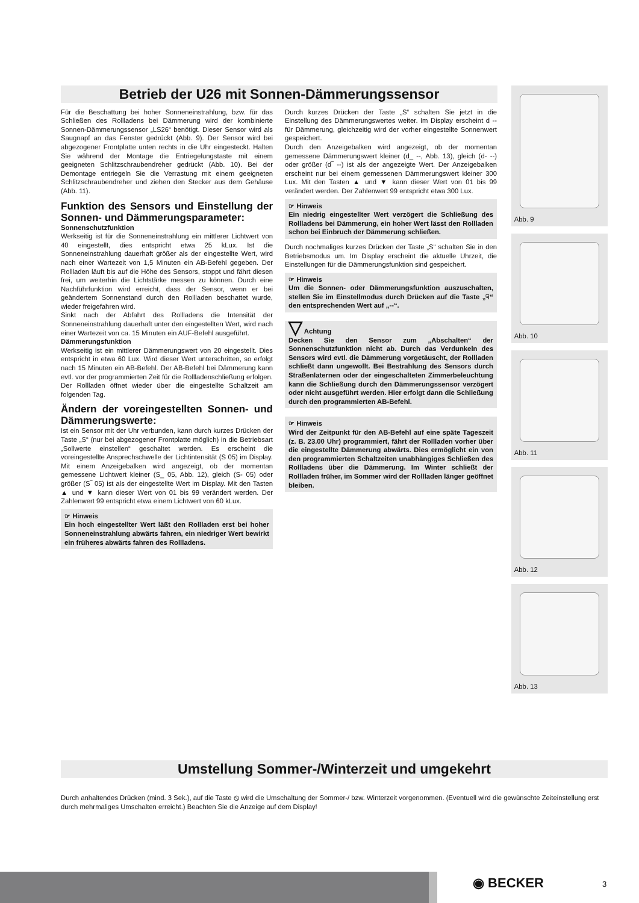Betrieb der U26 mit Sonnen-Dämmerungssensor
Für die Beschattung bei hoher Sonneneinstrahlung, bzw. für das Schließen des Rollladens bei Dämmerung wird der kombinierte Sonnen-Dämmerungssensor „LS26“ benötigt. Dieser Sensor wird als Saugnapf an das Fenster gedrückt (Abb. 9). Der Sensor wird bei abgezogener Frontplatte unten rechts in die Uhr eingesteckt. Halten Sie während der Montage die Entriegelungstaste mit einem geeigneten Schlitzschraubendreher gedrückt (Abb. 10). Bei der Demontage entriegeln Sie die Verrastung mit einem geeigneten Schlitzschraubendreher und ziehen den Stecker aus dem Gehäuse (Abb. 11).
Funktion des Sensors und Einstellung der Sonnen- und Dämmerungsparameter:
Sonnenschutzfunktion
Werkseitig ist für die Sonneneinstrahlung ein mittlerer Lichtwert von 40 eingestellt, dies entspricht etwa 25 kLux. Ist die Sonneneinstrahlung dauerhaft größer als der eingestellte Wert, wird nach einer Wartezeit von 1,5 Minuten ein AB-Befehl gegeben. Der Rollladen läuft bis auf die Höhe des Sensors, stoppt und fährt diesen frei, um weiterhin die Lichtstärke messen zu können. Durch eine Nachführfunktion wird erreicht, dass der Sensor, wenn er bei geändertem Sonnenstand durch den Rollladen beschattet wurde, wieder freigefahren wird.
Sinkt nach der Abfahrt des Rollladens die Intensität der Sonneneinstrahlung dauerhaft unter den eingestellten Wert, wird nach einer Wartezeit von ca. 15 Minuten ein AUF-Befehl ausgeführt.
Dämmerungsfunktion
Werkseitig ist ein mittlerer Dämmerungswert von 20 eingestellt. Dies entspricht in etwa 60 Lux. Wird dieser Wert unterschritten, so erfolgt nach 15 Minuten ein AB-Befehl. Der AB-Befehl bei Dämmerung kann evtl. vor der programmierten Zeit für die Rollladenschließung erfolgen. Der Rollladen öffnet wieder über die eingestellte Schaltzeit am folgenden Tag.
Ändern der voreingestellten Sonnen- und Dämmerungswerte:
Ist ein Sensor mit der Uhr verbunden, kann durch kurzes Drücken der Taste „S“ (nur bei abgezogener Frontplatte möglich) in die Betriebsart „Sollwerte einstellen“ geschaltet werden. Es erscheint die voreingestellte Ansprechschwelle der Lichtintensität (S 05) im Display. Mit einem Anzeigebalken wird angezeigt, ob der momentan gemessene Lichtwert kleiner (S_ 05, Abb. 12), gleich (S- 05) oder größer (S‾ 05) ist als der eingestellte Wert im Display. Mit den Tasten ▲ und ▼ kann dieser Wert von 01 bis 99 verändert werden. Der Zahlenwert 99 entspricht etwa einem Lichtwert von 60 kLux.
☞ Hinweis
Ein hoch eingestellter Wert läßt den Rollladen erst bei hoher Sonneneinstrahlung abwärts fahren, ein niedriger Wert bewirkt ein früheres abwärts fahren des Rollladens.
Durch kurzes Drücken der Taste „S“ schalten Sie jetzt in die Einstellung des Dämmerungswertes weiter. Im Display erscheint d -- für Dämmerung, gleichzeitig wird der vorher eingestellte Sonnenwert gespeichert.
Durch den Anzeigebalken wird angezeigt, ob der momentan gemessene Dämmerungswert kleiner (d_ --, Abb. 13), gleich (d- --) oder größer (d‾ --) ist als der angezeigte Wert. Der Anzeigebalken erscheint nur bei einem gemessenen Dämmerungswert kleiner 300 Lux. Mit den Tasten ▲ und ▼ kann dieser Wert von 01 bis 99 verändert werden. Der Zahlenwert 99 entspricht etwa 300 Lux.
☞ Hinweis
Ein niedrig eingestellter Wert verzögert die Schließung des Rollladens bei Dämmerung, ein hoher Wert lässt den Rollladen schon bei Einbruch der Dämmerung schließen.
Durch nochmaliges kurzes Drücken der Taste „S“ schalten Sie in den Betriebsmodus um. Im Display erscheint die aktuelle Uhrzeit, die Einstellungen für die Dämmerungsfunktion sind gespeichert.
☞ Hinweis
Um die Sonnen- oder Dämmerungsfunktion auszuschalten, stellen Sie im Einstellmodus durch Drücken auf die Taste „☟“ den entsprechenden Wert auf „--“.
▽ Achtung
Decken Sie den Sensor zum „Abschalten“ der Sonnenschutzfunktion nicht ab. Durch das Verdunkeln des Sensors wird evtl. die Dämmerung vorgetäuscht, der Rollladen schließt dann ungewollt. Bei Bestrahlung des Sensors durch Straßenlaternen oder der eingeschalteten Zimmerbeleuchtung kann die Schließung durch den Dämmerungssensor verzögert oder nicht ausgeführt werden. Hier erfolgt dann die Schließung durch den programmierten AB-Befehl.
☞ Hinweis
Wird der Zeitpunkt für den AB-Befehl auf eine späte Tageszeit (z. B. 23.00 Uhr) programmiert, fährt der Rollladen vorher über die eingestellte Dämmerung abwärts. Dies ermöglicht ein von den programmierten Schaltzeiten unabhängiges Schließen des Rollladens über die Dämmerung. Im Winter schließt der Rollladen früher, im Sommer wird der Rollladen länger geöffnet bleiben.
Abb. 9
Abb. 10
Abb. 11
Abb. 12
Abb. 13
Umstellung Sommer-/Winterzeit und umgekehrt
Durch anhaltendes Drücken (mind. 3 Sek.), auf die Taste ⦸ wird die Umschaltung der Sommer-/ bzw. Winterzeit vorgenommen. (Eventuell wird die gewünschte Zeiteinstellung erst durch mehrmaliges Umschalten erreicht.) Beachten Sie die Anzeige auf dem Display!
◉ BECKER 3